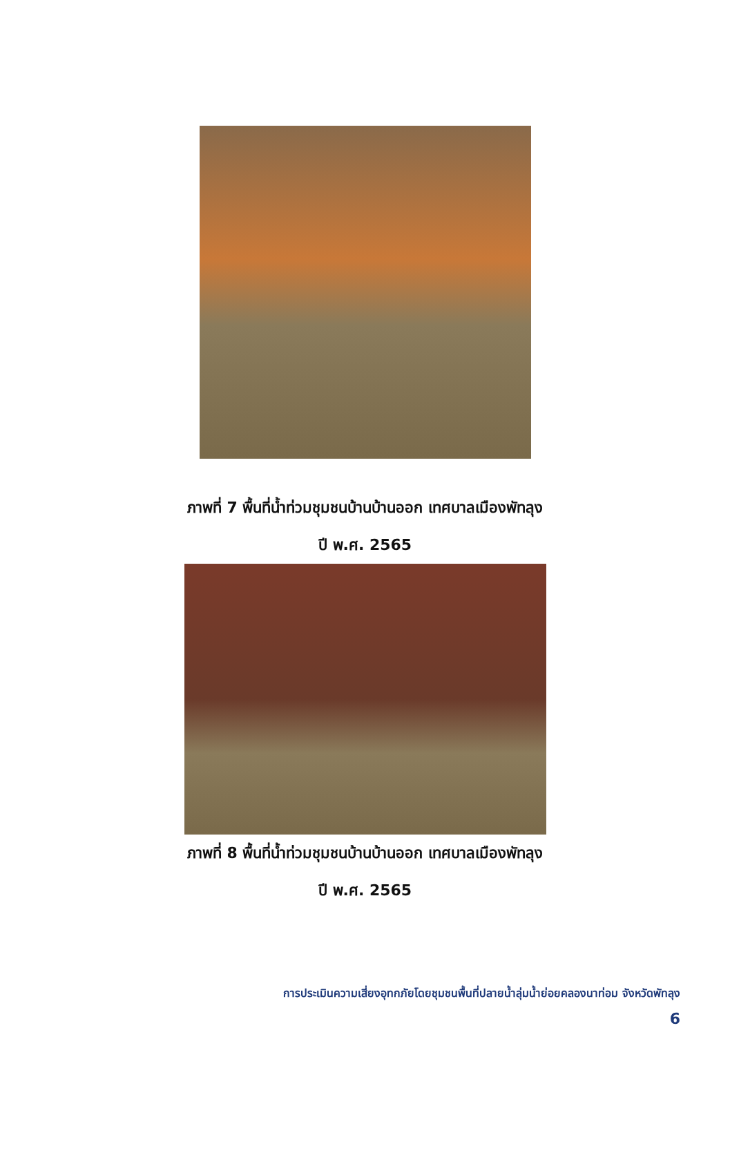ภาพที่ 7 พื้นที่น้ำท่วมชุมชนบ้านบ้านออก เทศบาลเมืองพัทลุง
ปี พ.ศ. 2565
ภาพที่ 8 พื้นที่น้ำท่วมชุมชนบ้านบ้านออก เทศบาลเมืองพัทลุง
ปี พ.ศ. 2565
การประเมินความเสี่ยงอุทกภัยโดยชุมชนพื้นที่ปลายน้ำลุ่มน้ำย่อยคลองนาท่อม จังหวัดพัทลุง
6